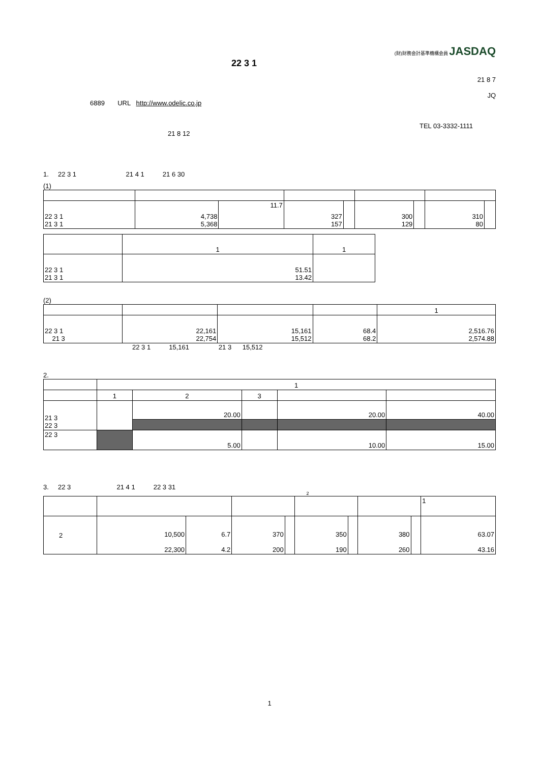(財)財務会計基準機構会員 JASDAQ
22 3 1
21 8 7
JQ
6889 URL http://www.odelic.co.jp
TEL 03-3332-1111
21 8 12
1. 22 3 1 21 4 1 21 6 30
(1)
| 22 3 1 21 3 1 | 4,738 5,368 | 11.7 | 327 157 | | 300 129 | | 310 80 | |
| | 1 | 1 |
| --- | --- | --- |
| 22 3 1 21 3 1 | 51.51 13.42 | |
(2)
| | | | | 1 |
| --- | --- | --- | --- | --- |
| 22 3 1 21 3 | 22,161 22,754 | 15,161 15,512 | 68.4 68.2 | 2,516.76 2,574.88 |
22 3 1 15,161 21 3 15,512
2.
| | 1 | | | | |
| --- | --- | --- | --- | --- | --- |
| | 1 | 2 | 3 | | |
| 21 3 22 3 | | 20.00 | | 20.00 | 40.00 |
| 22 3 | | 5.00 | | 10.00 | 15.00 |
3. 22 3 21 4 1 22 3 31
2
| | | | | | | | | | 1 |
| --- | --- | --- | --- | --- | --- | --- | --- | --- | --- |
| 2 | 10,500 22,300 | 6.7 4.2 | 370 200 | | 350 190 | | 380 260 | | 63.07 43.16 |
1